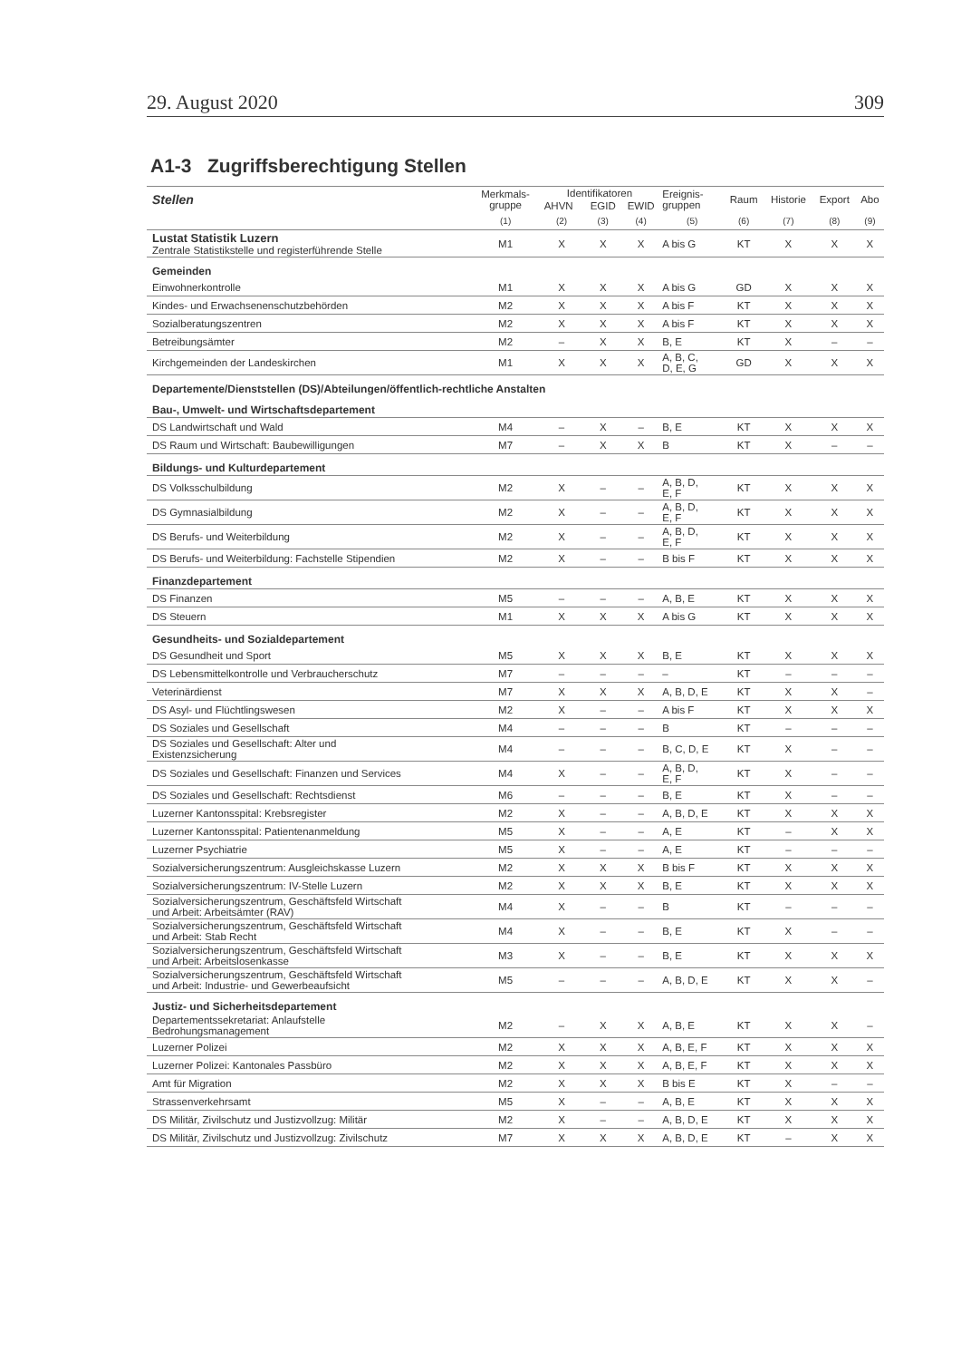29. August 2020 309
A1-3 Zugriffsberechtigung Stellen
| Stellen | Merkmals- gruppe | Identifikatoren | | | Ereignis- gruppen | Raum | Historie | Export | Abo |
| --- | --- | --- | --- | --- | --- | --- | --- | --- | --- |
| | | AHVN | EGID | EWID | | | | | |
| | (1) | (2) | (3) | (4) | (5) | (6) | (7) | (8) | (9) |
| Lustat Statistik Luzern Zentrale Statistikstelle und registerführende Stelle | M1 | X | X | X | A bis G | KT | X | X | X |
| Gemeinden | | | | | | | | | |
| Einwohnerkontrolle | M1 | X | X | X | A bis G | GD | X | X | X |
| Kindes- und Erwachsenenschutzbehörden | M2 | X | X | X | A bis F | KT | X | X | X |
| Sozialberatungszentren | M2 | X | X | X | A bis F | KT | X | X | X |
| Betreibungsämter | M2 | – | X | X | B, E | KT | X | – | – |
| Kirchgemeinden der Landeskirchen | M1 | X | X | X | A, B, C, D, E, G | GD | X | X | X |
| Departemente/Dienststellen (DS)/Abteilungen/öffentlich-rechtliche Anstalten | | | | | | | | | |
| Bau-, Umwelt- und Wirtschaftsdepartement | | | | | | | | | |
| DS Landwirtschaft und Wald | M4 | – | X | – | B, E | KT | X | X | X |
| DS Raum und Wirtschaft: Baubewilligungen | M7 | – | X | X | B | KT | X | – | – |
| Bildungs- und Kulturdepartement | | | | | | | | | |
| DS Volksschulbildung | M2 | X | – | – | A, B, D, E, F | KT | X | X | X |
| DS Gymnasialbildung | M2 | X | – | – | A, B, D, E, F | KT | X | X | X |
| DS Berufs- und Weiterbildung | M2 | X | – | – | A, B, D, E, F | KT | X | X | X |
| DS Berufs- und Weiterbildung: Fachstelle Stipendien | M2 | X | – | – | B bis F | KT | X | X | X |
| Finanzdepartement | | | | | | | | | |
| DS Finanzen | M5 | – | – | – | A, B, E | KT | X | X | X |
| DS Steuern | M1 | X | X | X | A bis G | KT | X | X | X |
| Gesundheits- und Sozialdepartement | | | | | | | | | |
| DS Gesundheit und Sport | M5 | X | X | X | B, E | KT | X | X | X |
| DS Lebensmittelkontrolle und Verbraucherschutz | M7 | – | – | – | – | KT | – | – | – |
| Veterinärdienst | M7 | X | X | X | A, B, D, E | KT | X | X | – |
| DS Asyl- und Flüchtlingswesen | M2 | X | – | – | A bis F | KT | X | X | X |
| DS Soziales und Gesellschaft | M4 | – | – | – | B | KT | – | – | – |
| DS Soziales und Gesellschaft: Alter und Existenzsicherung | M4 | – | – | – | B, C, D, E | KT | X | – | – |
| DS Soziales und Gesellschaft: Finanzen und Services | M4 | X | – | – | A, B, D, E, F | KT | X | – | – |
| DS Soziales und Gesellschaft: Rechtsdienst | M6 | – | – | – | B, E | KT | X | – | – |
| Luzerner Kantonsspital: Krebsregister | M2 | X | – | – | A, B, D, E | KT | X | X | X |
| Luzerner Kantonsspital: Patientenanmeldung | M5 | X | – | – | A, E | KT | – | X | X |
| Luzerner Psychiatrie | M5 | X | – | – | A, E | KT | – | – | – |
| Sozialversicherungszentrum: Ausgleichskasse Luzern | M2 | X | X | X | B bis F | KT | X | X | X |
| Sozialversicherungszentrum: IV-Stelle Luzern | M2 | X | X | X | B, E | KT | X | X | X |
| Sozialversicherungszentrum, Geschäftsfeld Wirtschaft und Arbeit: Arbeitsämter (RAV) | M4 | X | – | – | B | KT | – | – | – |
| Sozialversicherungszentrum, Geschäftsfeld Wirtschaft und Arbeit: Stab Recht | M4 | X | – | – | B, E | KT | X | – | – |
| Sozialversicherungszentrum, Geschäftsfeld Wirtschaft und Arbeit: Arbeitslosenkasse | M3 | X | – | – | B, E | KT | X | X | X |
| Sozialversicherungszentrum, Geschäftsfeld Wirtschaft und Arbeit: Industrie- und Gewerbeaufsicht | M5 | – | – | – | A, B, D, E | KT | X | X | – |
| Justiz- und Sicherheitsdepartement | | | | | | | | | |
| Departementssekretariat: Anlaufstelle Bedrohungsmanagement | M2 | – | X | X | A, B, E | KT | X | X | – |
| Luzerner Polizei | M2 | X | X | X | A, B, E, F | KT | X | X | X |
| Luzerner Polizei: Kantonales Passbüro | M2 | X | X | X | A, B, E, F | KT | X | X | X |
| Amt für Migration | M2 | X | X | X | B bis E | KT | X | – | – |
| Strassenverkehrsamt | M5 | X | – | – | A, B, E | KT | X | X | X |
| DS Militär, Zivilschutz und Justizvollzug: Militär | M2 | X | – | – | A, B, D, E | KT | X | X | X |
| DS Militär, Zivilschutz und Justizvollzug: Zivilschutz | M7 | X | X | X | A, B, D, E | KT | – | X | X |